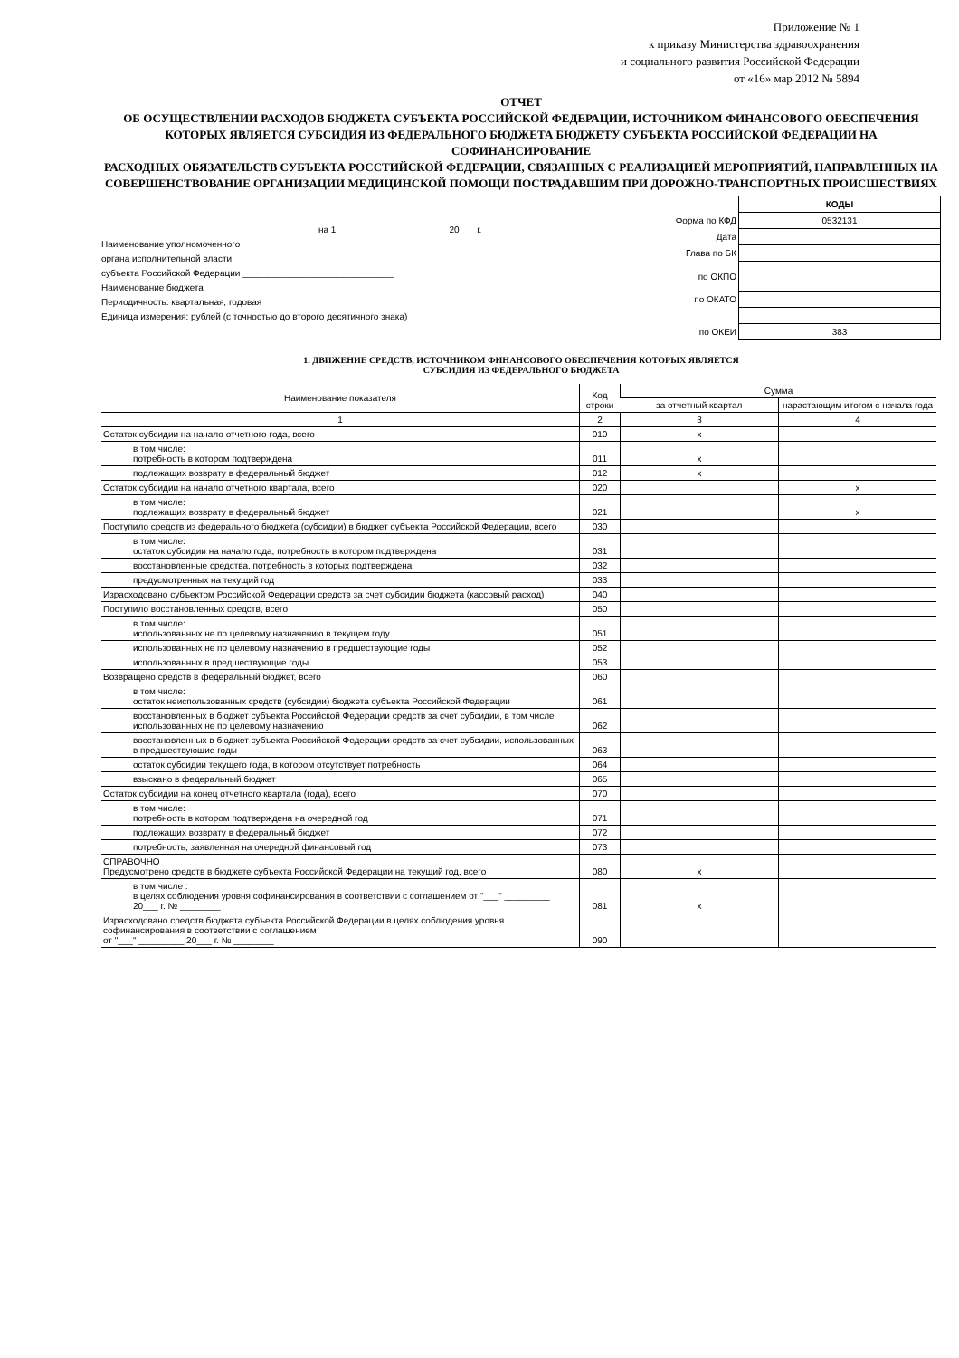Приложение № 1
к приказу Министерства здравоохранения
и социального развития Российской Федерации
от «16» мар 2012 № 5894
ОТЧЕТ
ОБ ОСУЩЕСТВЛЕНИИ РАСХОДОВ БЮДЖЕТА СУБЪЕКТА РОССИЙСКОЙ ФЕДЕРАЦИИ, ИСТОЧНИКОМ ФИНАНСОВОГО ОБЕСПЕЧЕНИЯ КОТОРЫХ ЯВЛЯЕТСЯ СУБСИДИЯ ИЗ ФЕДЕРАЛЬНОГО БЮДЖЕТА БЮДЖЕТУ СУБЪЕКТА РОССИЙСКОЙ ФЕДЕРАЦИИ НА СОФИНАНСИРОВАНИЕ
РАСХОДНЫХ ОБЯЗАТЕЛЬСТВ СУБЪЕКТА РОССТИЙСКОЙ ФЕДЕРАЦИИ, СВЯЗАННЫХ С РЕАЛИЗАЦИЕЙ МЕРОПРИЯТИЙ, НАПРАВЛЕННЫХ НА СОВЕРШЕНСТВОВАНИЕ ОРГАНИЗАЦИИ МЕДИЦИНСКОЙ ПОМОЩИ ПОСТРАДАВШИМ ПРИ ДОРОЖНО-ТРАНСПОРТНЫХ ПРОИСШЕСТВИЯХ
на 1______________________ 20___ г.
Наименование уполномоченного
органа исполнительной власти
субъекта Российской Федерации ______________________________
Наименование бюджета ______________________________
Периодичность: квартальная, годовая
Единица измерения: рублей (с точностью до второго десятичного знака)
| | КОДЫ |
| Форма по КФД | 0532131 |
| Дата | |
| Глава по БК | |
| по ОКПО | |
| по ОКАТО | |
| по ОКЕИ | 383 |
1. ДВИЖЕНИЕ СРЕДСТВ, ИСТОЧНИКОМ ФИНАНСОВОГО ОБЕСПЕЧЕНИЯ КОТОРЫХ ЯВЛЯЕТСЯ
СУБСИДИЯ ИЗ ФЕДЕРАЛЬНОГО БЮДЖЕТА
| Наименование показателя | Код строки | Сумма | |
| --- | --- | --- | --- |
| | | за отчетный квартал | нарастающим итогом с начала года |
| 1 | 2 | 3 | 4 |
| Остаток субсидии на начало отчетного года, всего | 010 | x | |
| в том числе: потребность в котором подтверждена | 011 | x | |
| подлежащих возврату в федеральный бюджет | 012 | x | |
| Остаток субсидии на начало отчетного квартала, всего | 020 | | x |
| в том числе: подлежащих возврату в федеральный бюджет | 021 | | x |
| Поступило средств из федерального бюджета (субсидии) в бюджет субъекта Российской Федерации, всего | 030 | | |
| в том числе: остаток субсидии на начало года, потребность в котором подтверждена | 031 | | |
| восстановленные средства, потребность в которых подтверждена | 032 | | |
| предусмотренных на текущий год | 033 | | |
| Израсходовано субъектом Российской Федерации средств за счет субсидии бюджета (кассовый расход) | 040 | | |
| Поступило восстановленных средств, всего | 050 | | |
| в том числе: использованных не по целевому назначению в текущем году | 051 | | |
| использованных не по целевому назначению в предшествующие годы | 052 | | |
| использованных в предшествующие годы | 053 | | |
| Возвращено средств в федеральный бюджет, всего | 060 | | |
| в том числе: остаток неиспользованных средств (субсидии) бюджета субъекта Российской Федерации | 061 | | |
| восстановленных в бюджет субъекта Российской Федерации средств за счет субсидии, в том числе использованных не по целевому назначению | 062 | | |
| восстановленных в бюджет субъекта Российской Федерации средств за счет субсидии, использованных в предшествующие годы | 063 | | |
| остаток субсидии текущего года, в котором отсутствует потребность | 064 | | |
| взыскано в федеральный бюджет | 065 | | |
| Остаток субсидии на конец отчетного квартала (года), всего | 070 | | |
| в том числе: потребность в котором подтверждена на очередной год | 071 | | |
| подлежащих возврату в федеральный бюджет | 072 | | |
| потребность, заявленная на очередной финансовый год | 073 | | |
| СПРАВОЧНО Предусмотрено средств в бюджете субъекта Российской Федерации на текущий год, всего | 080 | x | |
| в том числе : в целях соблюдения уровня софинансирования в соответствии с соглашением от "___" _________ 20___ г. № ________ | 081 | x | |
| Израсходовано средств бюджета субъекта Российской Федерации в целях соблюдения уровня софинансирования в соответствии с соглашением от "___" _________ 20___ г. № ________ | 090 | | |